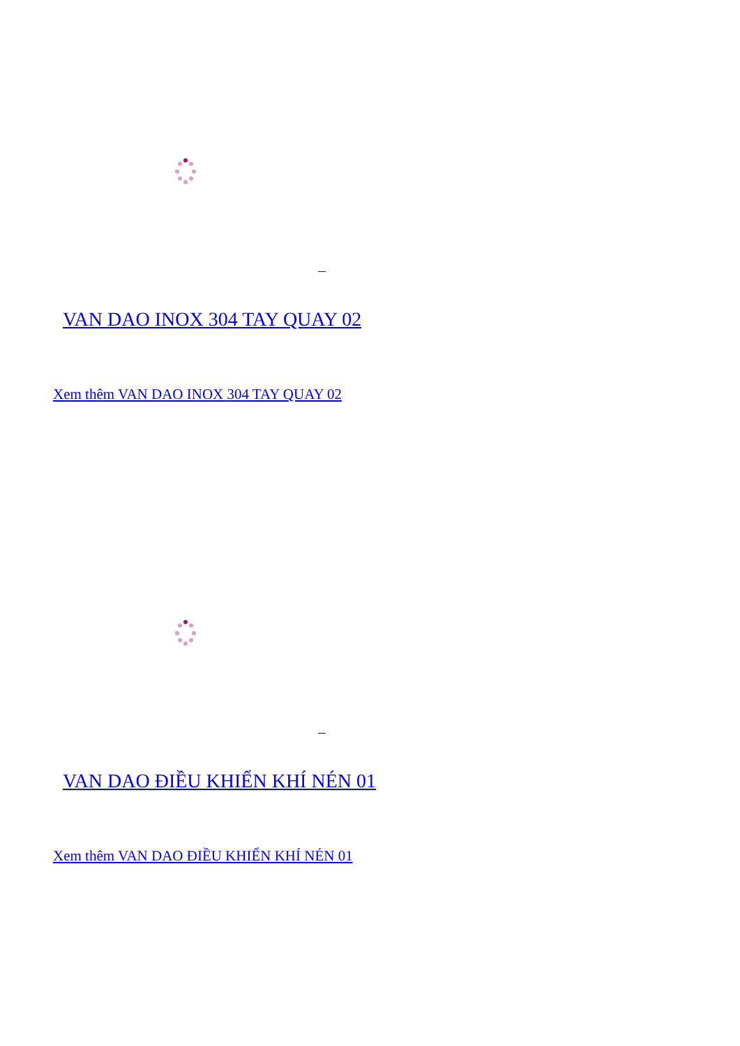VAN DAO INOX 304 TAY QUAY 02
Xem thêm VAN DAO INOX 304 TAY QUAY 02
VAN DAO ĐIỀU KHIỂN KHÍ NÉN 01
Xem thêm VAN DAO ĐIỀU KHIỂN KHÍ NÉN 01